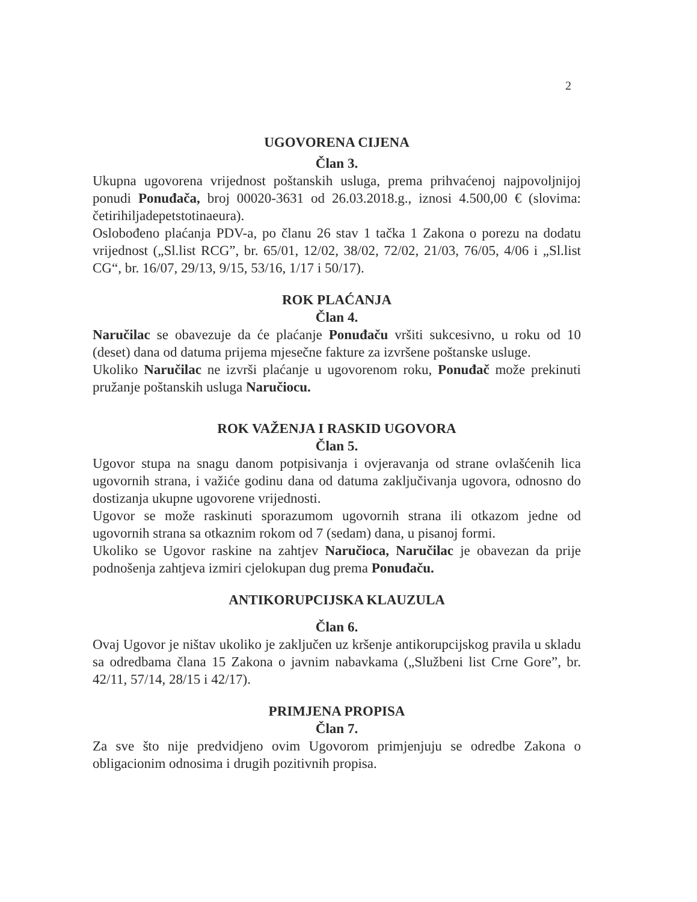2
UGOVORENA CIJENA
Član 3.
Ukupna ugovorena vrijednost poštanskih usluga, prema prihvaćenoj najpovoljnijoj ponudi Ponuđača, broj 00020-3631 od 26.03.2018.g., iznosi 4.500,00 € (slovima: četirihiljadepetstotinaeura).
Oslobođeno plaćanja PDV-a, po članu 26 stav 1 tačka 1 Zakona o porezu na dodatu vrijednost („Sl.list RCG”, br. 65/01, 12/02, 38/02, 72/02, 21/03, 76/05, 4/06 i „Sl.list CG“, br. 16/07, 29/13, 9/15, 53/16, 1/17 i 50/17).
ROK PLAĆANJA
Član 4.
Naručilac se obavezuje da će plaćanje Ponuđaču vršiti sukcesivno, u roku od 10 (deset) dana od datuma prijema mjesečne fakture za izvršene poštanske usluge.
Ukoliko Naručilac ne izvrši plaćanje u ugovorenom roku, Ponuđač može prekinuti pružanje poštanskih usluga Naručiocu.
ROK VAŽENJA I RASKID UGOVORA
Član 5.
Ugovor stupa na snagu danom potpisivanja i ovjeravanja od strane ovlašćenih lica ugovornih strana, i važiće godinu dana od datuma zaključivanja ugovora, odnosno do dostizanja ukupne ugovorene vrijednosti.
Ugovor se može raskinuti sporazumom ugovornih strana ili otkazom jedne od ugovornih strana sa otkaznim rokom od 7 (sedam) dana, u pisanoj formi.
Ukoliko se Ugovor raskine na zahtjev Naručioca, Naručilac je obavezan da prije podnošenja zahtjeva izmiri cjelokupan dug prema Ponuđaču.
ANTIKORUPCIJSKA KLAUZULA
Član 6.
Ovaj Ugovor je ništav ukoliko je zaključen uz kršenje antikorupcijskog pravila u skladu sa odredbama člana 15 Zakona o javnim nabavkama („Službeni list Crne Gore”, br. 42/11, 57/14, 28/15 i 42/17).
PRIMJENA PROPISA
Član 7.
Za sve što nije predvidjeno ovim Ugovorom primjenjuju se odredbe Zakona o obligacionim odnosima i drugih pozitivnih propisa.